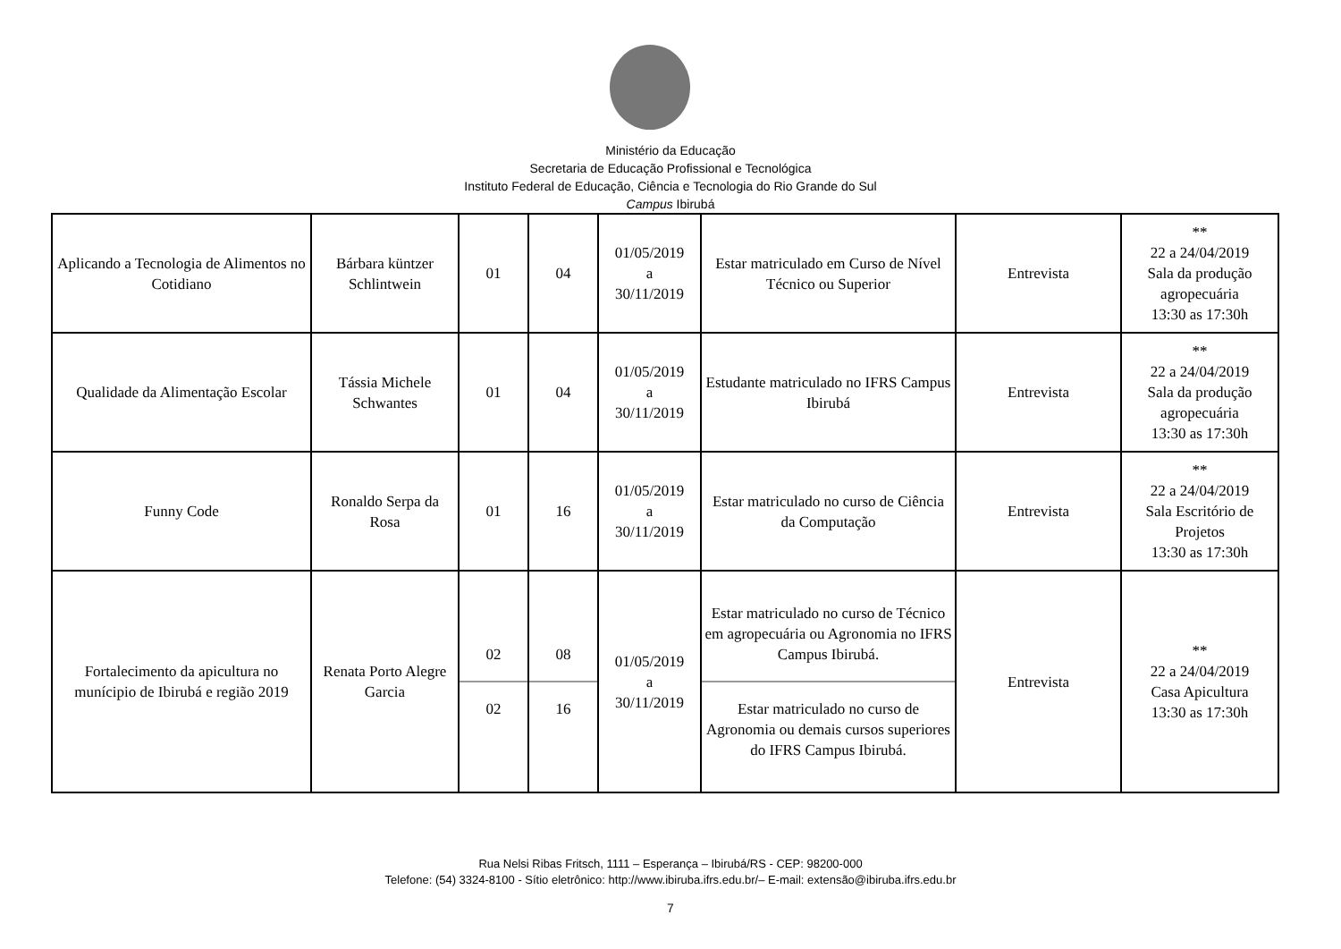Ministério da Educação
Secretaria de Educação Profissional e Tecnológica
Instituto Federal de Educação, Ciência e Tecnologia do Rio Grande do Sul
Campus Ibirubá
| Aplicando a Tecnologia de Alimentos no Cotidiano | Bárbara küntzer Schlintwein | 01 | 04 | 01/05/2019 a 30/11/2019 | Estar matriculado em Curso de Nível Técnico ou Superior | Entrevista | ** 22 a 24/04/2019 Sala da produção agropecuária 13:30 as 17:30h |
| Qualidade da Alimentação Escolar | Tássia Michele Schwantes | 01 | 04 | 01/05/2019 a 30/11/2019 | Estudante matriculado no IFRS Campus Ibirubá | Entrevista | ** 22 a 24/04/2019 Sala da produção agropecuária 13:30 as 17:30h |
| Funny Code | Ronaldo Serpa da Rosa | 01 | 16 | 01/05/2019 a 30/11/2019 | Estar matriculado no curso de Ciência da Computação | Entrevista | ** 22 a 24/04/2019 Sala Escritório de Projetos 13:30 as 17:30h |
| Fortalecimento da apicultura no munícipio de Ibirubá e região 2019 | Renata Porto Alegre Garcia | 02 02 | 08 16 | 01/05/2019 a 30/11/2019 | Estar matriculado no curso de Técnico em agropecuária ou Agronomia no IFRS Campus Ibirubá. Estar matriculado no curso de Agronomia ou demais cursos superiores do IFRS Campus Ibirubá. | Entrevista | ** 22 a 24/04/2019 Casa Apicultura 13:30 as 17:30h |
Rua Nelsi Ribas Fritsch, 1111 – Esperança – Ibirubá/RS - CEP: 98200-000
Telefone: (54) 3324-8100 - Sítio eletrônico: http://www.ibiruba.ifrs.edu.br/– E-mail: extensão@ibiruba.ifrs.edu.br
7